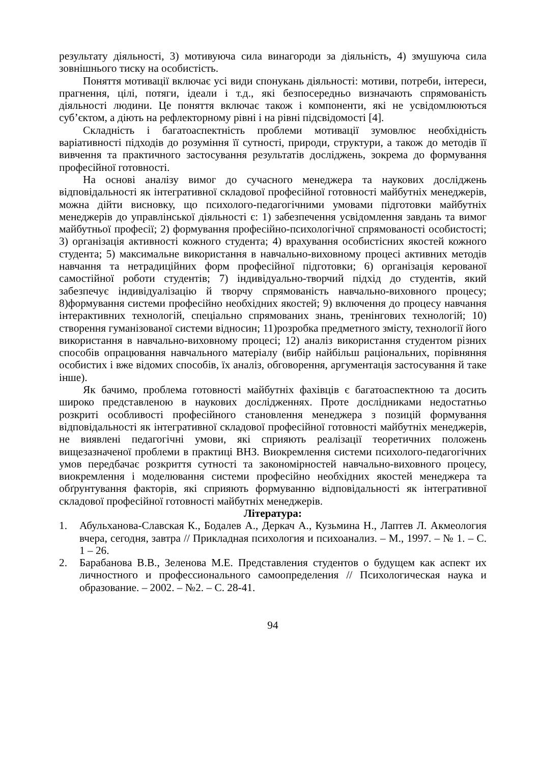результату діяльності, 3) мотивуюча сила винагороди за діяльність, 4) змушуюча сила зовнішнього тиску на особистість.
Поняття мотивації включає усі види спонукань діяльності: мотиви, потреби, інтереси, прагнення, цілі, потяги, ідеали і т.д., які безпосередньо визначають спрямованість діяльності людини. Це поняття включає також і компоненти, які не усвідомлюються суб’єктом, а діють на рефлекторному рівні і на рівні підсвідомості [4].
Складність і багатоаспектність проблеми мотивації зумовлює необхідність варіативності підходів до розуміння її сутності, природи, структури, а також до методів її вивчення та практичного застосування результатів досліджень, зокрема до формування професійної готовності.
На основі аналізу вимог до сучасного менеджера та наукових досліджень відповідальності як інтегративної складової професійної готовності майбутніх менеджерів, можна дійти висновку, що психолого-педагогічними умовами підготовки майбутніх менеджерів до управлінської діяльності є: 1) забезпечення усвідомлення завдань та вимог майбутньої професії; 2) формування професійно-психологічної спрямованості особистості; 3) організація активності кожного студента; 4) врахування особистісних якостей кожного студента; 5) максимальне використання в навчально-виховному процесі активних методів навчання та нетрадиційних форм професійної підготовки; 6) організація керованої самостійної роботи студентів; 7) індивідуально-творчий підхід до студентів, який забезпечує індивідуалізацію й творчу спрямованість навчально-виховного процесу; 8)формування системи професійно необхідних якостей; 9) включення до процесу навчання інтерактивних технологій, спеціально спрямованих знань, тренінгових технологій; 10) створення гуманізованої системи відносин; 11)розробка предметного змісту, технології його використання в навчально-виховному процесі; 12) аналіз використання студентом різних способів опрацювання навчального матеріалу (вибір найбільш раціональних, порівняння особистих і вже відомих способів, їх аналіз, обговорення, аргументація застосування й таке інше).
Як бачимо, проблема готовності майбутніх фахівців є багатоаспектною та досить широко представленою в наукових дослідженнях. Проте дослідниками недостатньо розкриті особливості професійного становлення менеджера з позицій формування відповідальності як інтегративної складової професійної готовності майбутніх менеджерів, не виявлені педагогічні умови, які сприяють реалізації теоретичних положень вищезазначеної проблеми в практиці ВНЗ. Виокремлення системи психолого-педагогічних умов передбачає розкриття сутності та закономірностей навчально-виховного процесу, виокремлення і моделювання системи професійно необхідних якостей менеджера та обґрунтування факторів, які сприяють формуванню відповідальності як інтегративної складової професійної готовності майбутніх менеджерів.
Література:
1. Абульханова-Славская К., Бодалев А., Деркач А., Кузьмина Н., Лаптев Л. Акмеология вчера, сегодня, завтра // Прикладная психология и психоанализ. – М., 1997. – № 1. – С. 1 – 26.
2. Барабанова В.В., Зеленова М.Е. Представления студентов о будущем как аспект их личностного и профессионального самоопределения // Психологическая наука и образование. – 2002. – №2. – С. 28-41.
94